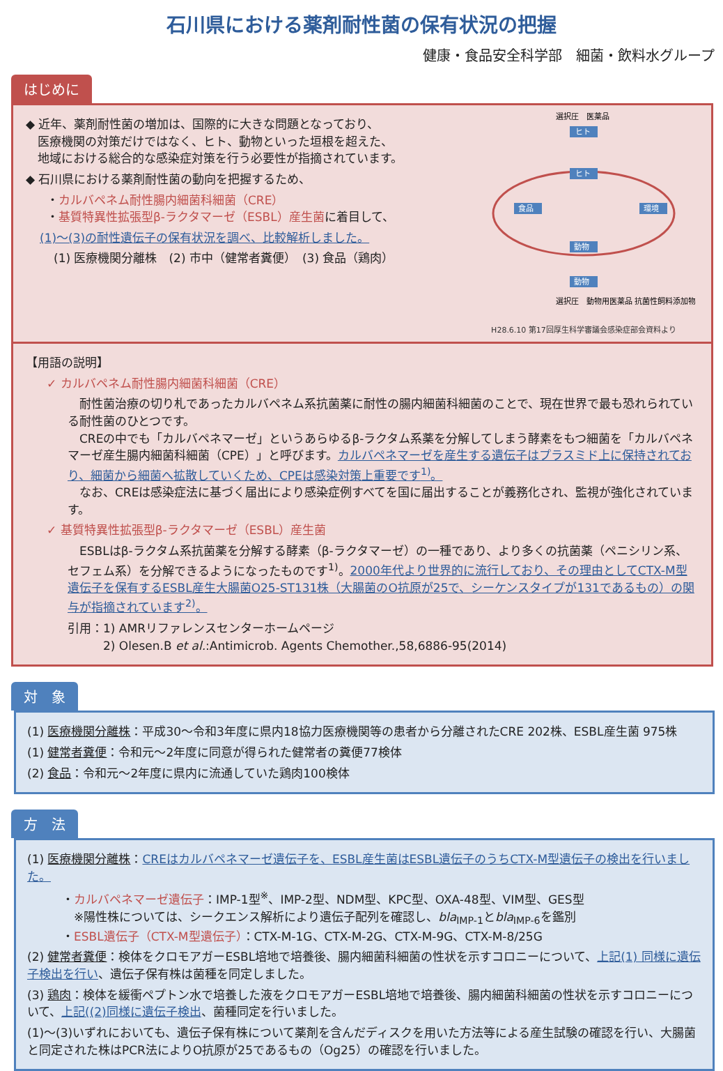石川県における薬剤耐性菌の保有状況の把握
健康・食品安全科学部　細菌・飲料水グループ
はじめに
◆ 近年、薬剤耐性菌の増加は、国際的に大きな問題となっており、
　医療機関の対策だけではなく、ヒト、動物といった垣根を超えた、
　地域における総合的な感染症対策を行う必要性が指摘されています。
◆ 石川県における薬剤耐性菌の動向を把握するため、
・カルバペネム耐性腸内細菌科細菌（CRE）
・基質特異性拡張型β-ラクタマーゼ（ESBL）産生菌に着目して、
(1)～(3)の耐性遺伝子の保有状況を調べ、比較解析しました。
(1) 医療機関分離株　(2) 市中（健常者糞便）　(3) 食品（鶏肉）
ヒト
ヒト
食品
環境
動物
動物
選択圧　医薬品
選択圧　動物用医薬品 抗菌性飼料添加物
H28.6.10 第17回厚生科学審議会感染症部会資料より
【用語の説明】
✓ カルバペネム耐性腸内細菌科細菌（CRE）
　耐性菌治療の切り札であったカルバペネム系抗菌薬に耐性の腸内細菌科細菌のことで、現在世界で最も恐れられている耐性菌のひとつです。
　CREの中でも「カルバペネマーゼ」というあらゆるβ-ラクタム系薬を分解してしまう酵素をもつ細菌を「カルバペネマーゼ産生腸内細菌科細菌（CPE）」と呼びます。カルバペネマーゼを産生する遺伝子はプラスミド上に保持されており、細菌から細菌へ拡散していくため、CPEは感染対策上重要です<sup>1)</sup>。
　なお、CREは感染症法に基づく届出により感染症例すべてを国に届出することが義務化され、監視が強化されています。
✓ 基質特異性拡張型β-ラクタマーゼ（ESBL）産生菌
　ESBLはβ-ラクタム系抗菌薬を分解する酵素（β-ラクタマーゼ）の一種であり、より多くの抗菌薬（ペニシリン系、セフェム系）を分解できるようになったものです<sup>1)</sup>。2000年代より世界的に流行しており、その理由としてCTX-M型遺伝子を保有するESBL産生大腸菌O25-ST131株（大腸菌のO抗原が25で、シーケンスタイプが131であるもの）の関与が指摘されています<sup>2)</sup>。
引用：1) AMRリファレンスセンターホームページ
　　　2) Olesen.B et al.:Antimicrob. Agents Chemother.,58,6886-95(2014)
対　象
(1) 医療機関分離株：平成30～令和3年度に県内18協力医療機関等の患者から分離されたCRE 202株、ESBL産生菌 975株
(1) 健常者糞便：令和元～2年度に同意が得られた健常者の糞便77検体
(2) 食品：令和元～2年度に県内に流通していた鶏肉100検体
方　法
(1) 医療機関分離株：CREはカルバペネマーゼ遺伝子を、ESBL産生菌はESBL遺伝子のうちCTX-M型遺伝子の検出を行いました。
・カルバペネマーゼ遺伝子：IMP-1型<sup>※</sup>、IMP-2型、NDM型、KPC型、OXA-48型、VIM型、GES型
　※陽性株については、シークエンス解析により遺伝子配列を確認し、bla<sub>IMP-1</sub>とbla<sub>IMP-6</sub>を鑑別
・ESBL遺伝子（CTX-M型遺伝子）：CTX-M-1G、CTX-M-2G、CTX-M-9G、CTX-M-8/25G
(2) 健常者糞便：検体をクロモアガーESBL培地で培養後、腸内細菌科細菌の性状を示すコロニーについて、上記(1) 同様に遺伝子検出を行い、遺伝子保有株は菌種を同定しました。
(3) 鶏肉：検体を緩衝ペプトン水で培養した液をクロモアガーESBL培地で培養後、腸内細菌科細菌の性状を示すコロニーについて、上記((2)同様に遺伝子検出、菌種同定を行いました。
(1)～(3)いずれにおいても、遺伝子保有株について薬剤を含んだディスクを用いた方法等による産生試験の確認を行い、大腸菌と同定された株はPCR法によりO抗原が25であるもの（Og25）の確認を行いました。